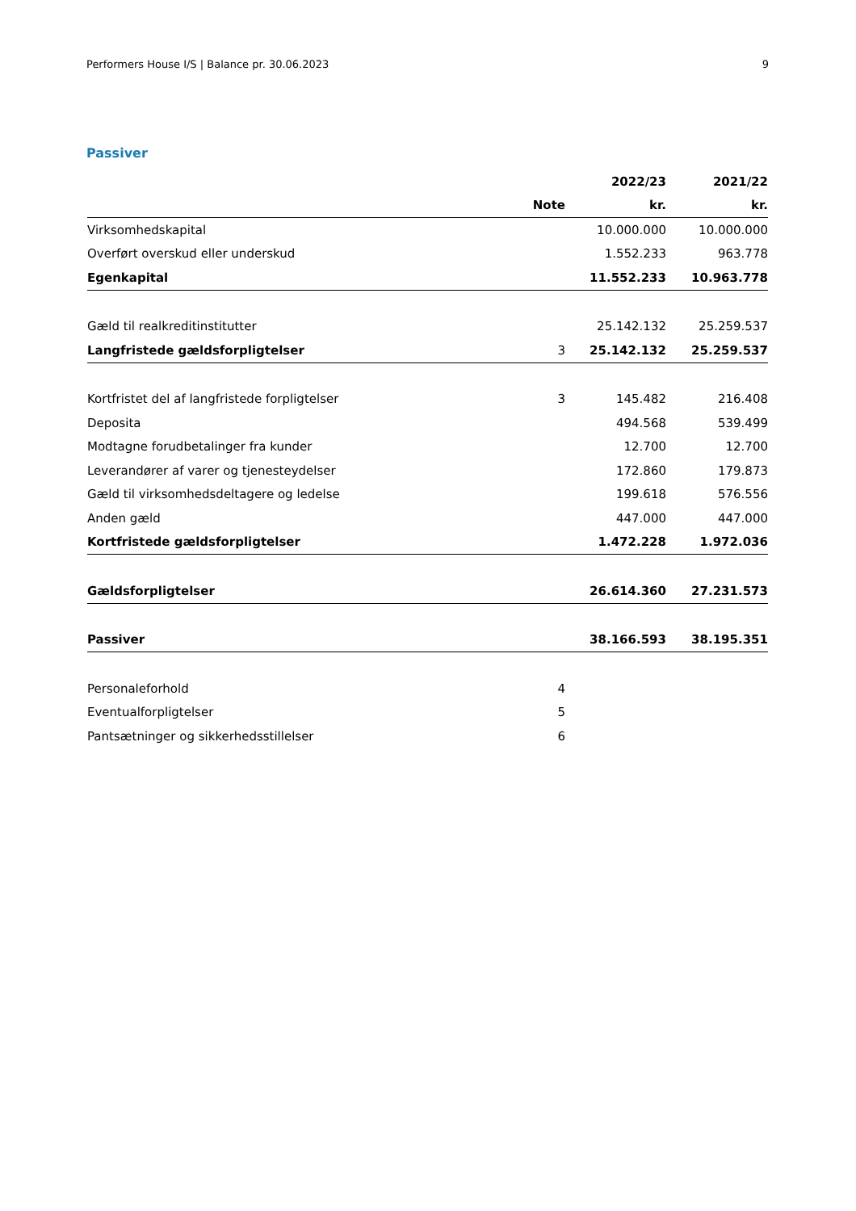Performers House I/S | Balance pr. 30.06.2023 9
Passiver
| | | 2022/23 | 2021/22 |
| --- | --- | --- | --- |
| | Note | kr. | kr. |
| Virksomhedskapital | | 10.000.000 | 10.000.000 |
| Overført overskud eller underskud | | 1.552.233 | 963.778 |
| Egenkapital | | 11.552.233 | 10.963.778 |
| Gæld til realkreditinstitutter | | 25.142.132 | 25.259.537 |
| Langfristede gældsforpligtelser | 3 | 25.142.132 | 25.259.537 |
| Kortfristet del af langfristede forpligtelser | 3 | 145.482 | 216.408 |
| Deposita | | 494.568 | 539.499 |
| Modtagne forudbetalinger fra kunder | | 12.700 | 12.700 |
| Leverandører af varer og tjenesteydelser | | 172.860 | 179.873 |
| Gæld til virksomhedsdeltagere og ledelse | | 199.618 | 576.556 |
| Anden gæld | | 447.000 | 447.000 |
| Kortfristede gældsforpligtelser | | 1.472.228 | 1.972.036 |
| Gældsforpligtelser | | 26.614.360 | 27.231.573 |
| Passiver | | 38.166.593 | 38.195.351 |
| Personaleforhold | 4 | | |
| Eventualforpligtelser | 5 | | |
| Pantsætninger og sikkerhedsstillelser | 6 | | |